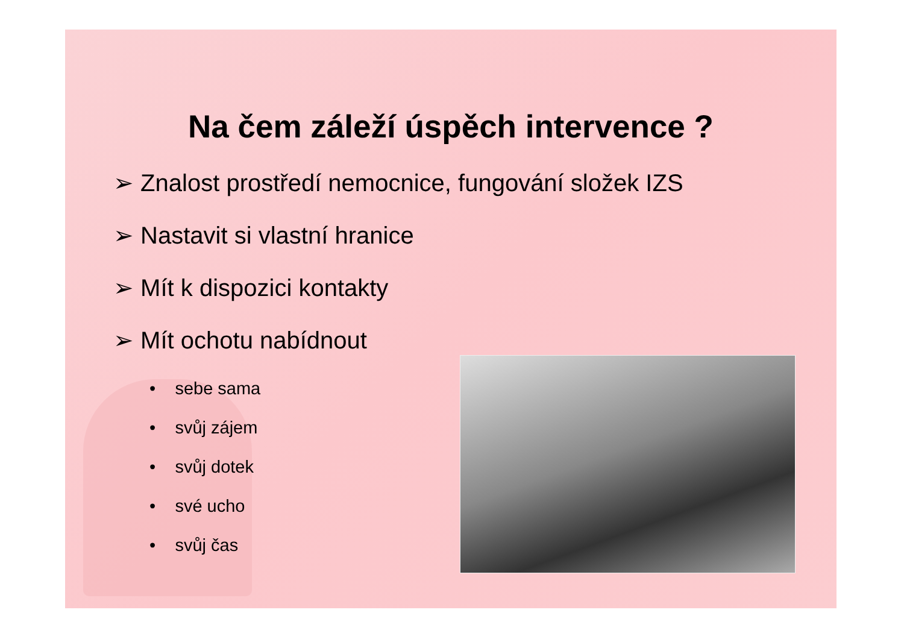Na čem záleží úspěch intervence ?
➢ Znalost prostředí nemocnice, fungování složek IZS
➢ Nastavit si vlastní hranice
➢ Mít k dispozici kontakty
➢ Mít ochotu nabídnout
• sebe sama
• svůj zájem
• svůj dotek
• své ucho
• svůj čas